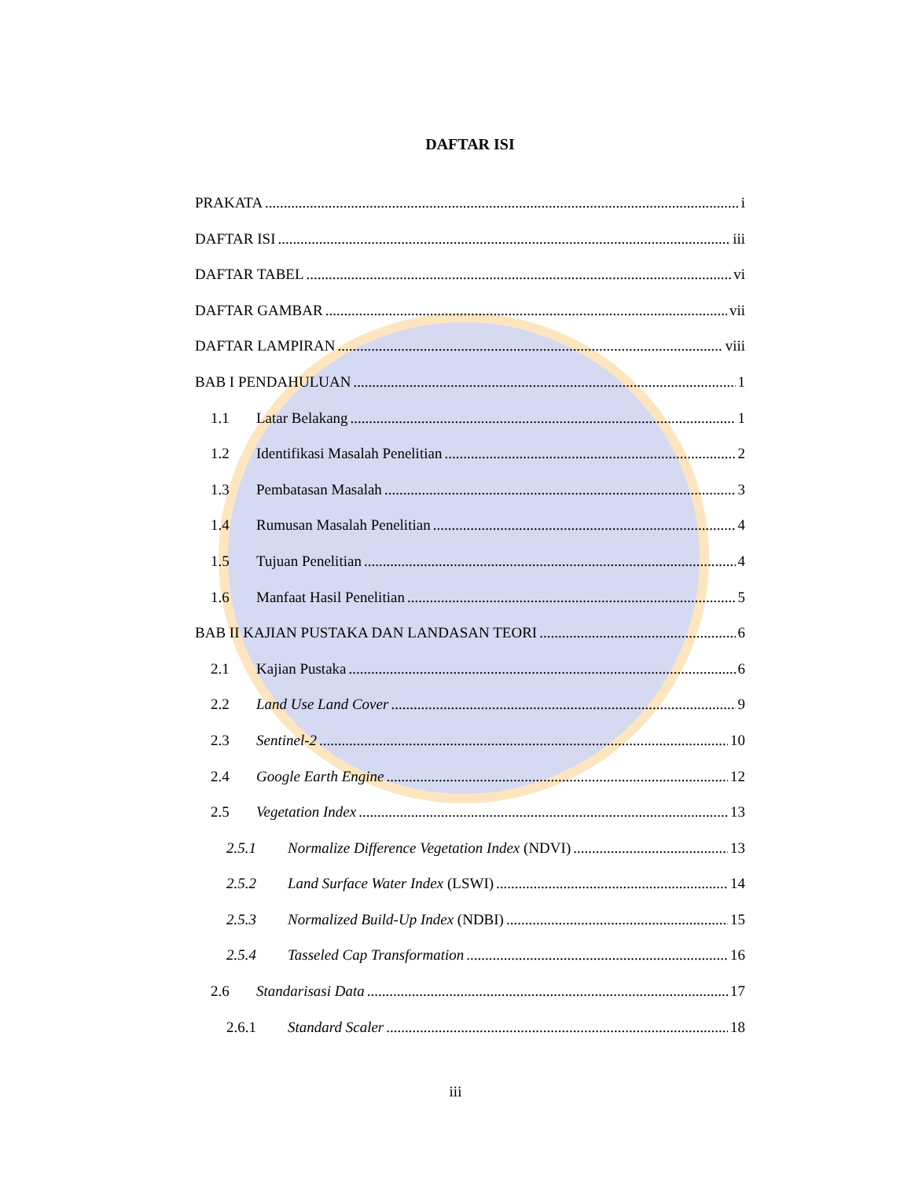DAFTAR ISI
PRAKATA i
DAFTAR ISI iii
DAFTAR TABEL vi
DAFTAR GAMBAR vii
DAFTAR LAMPIRAN viii
BAB I PENDAHULUAN 1
1.1 Latar Belakang 1
1.2 Identifikasi Masalah Penelitian 2
1.3 Pembatasan Masalah 3
1.4 Rumusan Masalah Penelitian 4
1.5 Tujuan Penelitian 4
1.6 Manfaat Hasil Penelitian 5
BAB II KAJIAN PUSTAKA DAN LANDASAN TEORI 6
2.1 Kajian Pustaka 6
2.2 Land Use Land Cover 9
2.3 Sentinel-2 10
2.4 Google Earth Engine 12
2.5 Vegetation Index 13
2.5.1 Normalize Difference Vegetation Index (NDVI) 13
2.5.2 Land Surface Water Index (LSWI) 14
2.5.3 Normalized Build-Up Index (NDBI) 15
2.5.4 Tasseled Cap Transformation 16
2.6 Standarisasi Data 17
2.6.1 Standard Scaler 18
iii